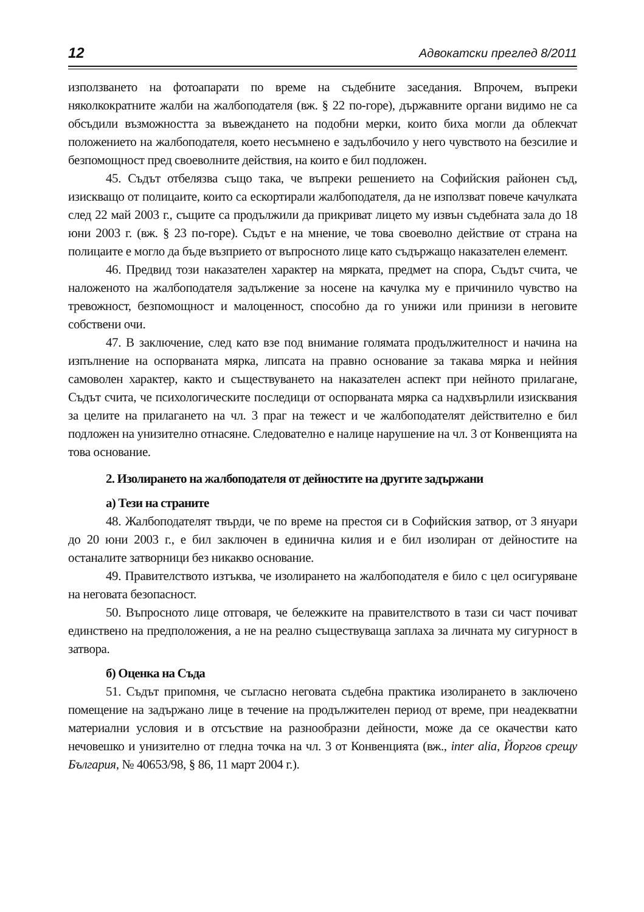12 Адвокатски преглед 8/2011
използването на фотоапарати по време на съдебните заседания. Впрочем, въпреки няколкократните жалби на жалбоподателя (вж. § 22 по-горе), държавните органи видимо не са обсъдили възможността за въвеждането на подобни мерки, които биха могли да облекчат положението на жалбоподателя, което несъмнено е задълбочило у него чувството на безсилие и безпомощност пред своеволните действия, на които е бил подложен.
45. Съдът отбелязва също така, че въпреки решението на Софийския районен съд, изискващо от полицаите, които са ескортирали жалбоподателя, да не използват повече качулката след 22 май 2003 г., същите са продължили да прикриват лицето му извън съдебната зала до 18 юни 2003 г. (вж. § 23 по-горе). Съдът е на мнение, че това своеволно действие от страна на полицаите е могло да бъде възприето от въпросното лице като съдържащо наказателен елемент.
46. Предвид този наказателен характер на мярката, предмет на спора, Съдът счита, че наложеното на жалбоподателя задължение за носене на качулка му е причинило чувство на тревожност, безпомощност и малоценност, способно да го унижи или принизи в неговите собствени очи.
47. В заключение, след като взе под внимание голямата продължителност и начина на изпълнение на оспорваната мярка, липсата на правно основание за такава мярка и нейния самоволен характер, както и съществуването на наказателен аспект при нейното прилагане, Съдът счита, че психологическите последици от оспорваната мярка са надхвърлили изисквания за целите на прилагането на чл. 3 праг на тежест и че жалбоподателят действително е бил подложен на унизително отнасяне. Следователно е налице нарушение на чл. 3 от Конвенцията на това основание.
2. Изолирането на жалбоподателя от дейностите на другите задържани
а) Тези на страните
48. Жалбоподателят твърди, че по време на престоя си в Софийския затвор, от 3 януари до 20 юни 2003 г., е бил заключен в единична килия и е бил изолиран от дейностите на останалите затворници без никакво основание.
49. Правителството изтъква, че изолирането на жалбоподателя е било с цел осигуряване на неговата безопасност.
50. Въпросното лице отговаря, че бележките на правителството в тази си част почиват единствено на предположения, а не на реално съществуваща заплаха за личната му сигурност в затвора.
б) Оценка на Съда
51. Съдът припомня, че съгласно неговата съдебна практика изолирането в заключено помещение на задържано лице в течение на продължителен период от време, при неадекватни материални условия и в отсъствие на разнообразни дейности, може да се окачестви като нечовешко и унизително от гледна точка на чл. 3 от Конвенцията (вж., inter alia, Йоргов срещу България, № 40653/98, § 86, 11 март 2004 г.).